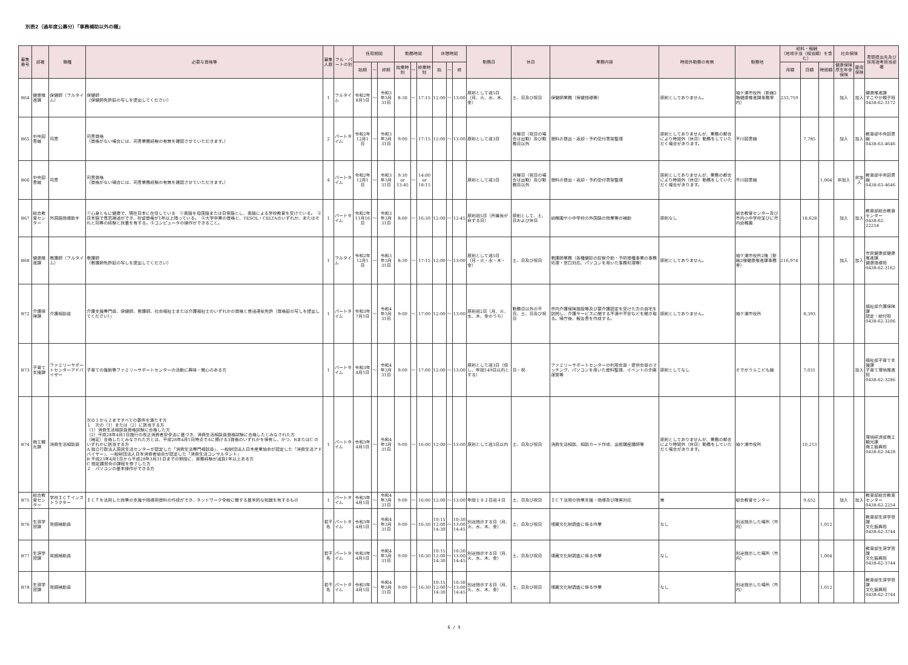別表2（過年度公募分）「事務補助以外の職」
| 募集番号 | 部署 | 職種 | 必要な資格等 | 募集人数 | フル・パートの別 | 任用期間 | | | 勤務時間 | | | 休憩時間 | | | 勤務日 | 休日 | 業務内容 | 時間外勤務の有無 | 勤務地 | 給料・報酬 （地域手当（相当額）を含む） | | | 社会保険 | | 書類提出先及び採用選考担当部署 |
| --- | --- | --- | --- | --- | --- | --- | --- | --- | --- | --- | --- | --- | --- | --- | --- | --- | --- | --- | --- | --- | --- | --- | --- | --- | --- |
| | | | | | | 始期 | ～ | 終期 | 始業時刻 | ～ | 終業時刻 | 始 | ～ | 終 | | | | | | 月額 | 日額 | 時間額 | 健康保険厚生年金保険 | 雇用保険 | |
| B64 | 健康推進課 | 保健師（フルタイム） | 保健師 （保健師免許証の写しを提出してください） | 1 | フルタイム | 令和2年8月1日 | ～ | 令和3年3月31日 | 8:30 | ～ | 17:15 | 12:00 | ～ | 13:00 | 原則として週5日（月、火、水、木、金） | 土、日及び祝日 | 保健師業務（保健指導等） | 原則としてありません。 | 袖ケ浦市役所（新館2階健康推進課事務室内） | 233,759 | | | 加入 | 加入 | 健康推進課 すこやか親子班 0438-62-3172 |
| B65 | 中央図書館 | 司書 | 司書資格 （資格がない場合には、司書業務経験の有無を確認させていただきます。） | 2 | パートタイム | 令和2年12月1日 | ～ | 令和3年3月31日 | 9:00 | ～ | 17:15 | 12:00 | ～ | 13:00 | 原則として週3日 | 月曜日（祝日の場合は出勤）及び勤務日以外 | 資料の貸出・返却・予約受付書架整理 | 原則としてありませんが、業務の都合により時間外（休日）勤務をしていただく場合があります。 | 平川図書館 | | 7,785 | | 加入 | 加入 | 教育部中央図書館 0438-63-4646 |
| B66 | 中央図書館 | 司書 | 司書資格 （資格がない場合には、司書業務経験の有無を確認させていただきます。） | 4 | パートタイム | 令和2年12月1日 | ～ | 令和3年3月31日 | 9:30 or 13:45 | ～ | 14:00 or 18:15 | | | | 原則として週3日 | 月曜日（祝日の場合は出勤）及び勤務日以外 | 資料の貸出・返却・予約受付書架整理 | 原則としてありませんが、業務の都合により時間外（休日）勤務をしていただく場合があります。 | 平川図書館 | | | 1,004 | 非加入 | 非加入 | 教育部中央図書館 0438-63-4646 |
| B67 | 総合教育センター | 外国語指導助手 | ①心身ともに健康で、現在日本に在住している ②英語を母国語または日常語とし、英語による学校教育を受けている。 ③日本語で意思疎通ができ、在留資格が1年以上残っている。 ④大学卒業の資格と、TESOL・CELTAのいずれか、またはそれと同等の経験と技量を有する。⑤コンピュータの操作ができること。 | 1 | パートタイム | 令和2年11月16日 | ～ | 令和3年3月31日 | 8:00 | ～ | 16:30 | 12:00 | ～ | 12:45 | 原則週5日（所属長が命ずる日） | 原則として、土、日および休日 | 幼稚園や小中学校の外国語の授業等の補助 | 原則なし | 総合教育センター及び市内小中学校並びに市内幼稚園 | | 18,628 | | 加入 | 加入 | 教育部総合教育センター 0438-62-22254 |
| B68 | 健康推進課 | 看護師（フルタイム） | 看護師 （看護師免許証の写しを提出してください） | 1 | フルタイム | 令和2年12月1日 | ～ | 令和3年3月31日 | 8:30 | ～ | 17:15 | 12:00 | ～ | 13:00 | 原則として週5日（月・火・水・木・金） | 土、日及び祝日 | 看護師業務（各種健診の診察介助・予防接種事業の事務処理・窓口対応、パソコンを用いた事務処理等） | 原則としてありません。 | 袖ケ浦市役所2階（新館2階健康推進課事務室） | 216,974 | | | 加入 | 加入 | 市民健康部健康推進課 健康指導班 0438-62-3162 |
| B72 | 介護保険課 | 介護相談員 | 介護支援専門員、保健師、看護師、社会福祉士または介護福祉士のいずれかの資格と普通運転免許（資格証の写しを提出してください）」 | 1 | パートタイム | 令和3年7月1日 | ～ | 令和4年3月31日 | 9:00 | ～ | 17:00 | 12:00 | ～ | 13:00 | 原則週2日（月、火、水、木、金のうち） | 勤務日以外の平日、土、日及び祝日 | 市内介護保険施設等及び要介護認定を受けた方の自宅を訪問し、介護サービスに関する不満や不安などを聞き取る。帰庁後、報告書を作成する。 | 原則としてありません。 | 袖ケ浦市役所 | | 8,393 | | | | 福祉部介護保険課 認定・給付班 0438-62-3206 |
| B73 | 子育て支援課 | ファミリーサポートセンターアドバイザー | 子育ての援助等ファミリーサポートセンターの活動に興味・関心のある方 | 1 | パートタイム | 令和3年4月1日 | ～ | 令和4年3月31日 | 9:00 | ～ | 17:00 | 12:00 | ～ | 13:00 | 原則として週3日（但し、年間149日以内とする） | 日・祝 | ファミリーサポートセンターの利用会員・提供会員のマッチング、パソコンを用いた資料整理、イベントの企画運営等 | 原則としてなし | そでがうらこども館 | | 7,031 | | | 加入 | 福祉部子育て支援課 子育て環境推進班 0438-62-3286 |
| B74 | 商工観光課 | 消費生活相談員 | 次の１から２まですべての要件を満たす方 １ 次の（1）または（2）に該当する方 （1）消費生活相談員資格試験に合格した方 （2）平成28年4月1日施行の改正消費者安全法に基づき、消費生活相談員資格試験に合格したとみなされた方 （補足）合格したとみなされた方とは、平成28年4月1日時点でAに掲げる3資格のいずれかを保有し、かつ、BまたはC のいずれかに該当する方 A 独立行政法人国民生活センターが認定した「消費生活専門相談員」、一般財団法人日本産業協会が認定した「消費生活アドバイザー」、一般財団法人日本消費者協会が認定した「消費生活コンサルタント」 B 平成23年4月1日から平成28年3月31日までの期間に、実務経験が通算1年以上ある方 C 指定講習会の課程を修了した方 ２ パソコンの基本操作ができる方 | 1 | パートタイム | 令和3年4月1日 | ～ | 令和4年3月31日 | 9:00 | ～ | 16:00 | 12:00 | ～ | 13:00 | 原則として週3日以内 | 土、日及び祝日 | 消費生活相談、相談カード作成、出前講座講師等 | 原則としてありませんが、業務の都合により時間外（休日）勤務をしていただく場合があります。 | 袖ケ浦市役所 | | 10,213 | | | | 環境経済部商工観光課 商工振興班 0438-62-3428 |
| B75 | 総合教育センター | 学校ＩＣＴインストラクター | ＩＣＴを活用した授業の支援や指導用資料の作成ができ、ネットワーク全般に関する基本的な知識を有するもの | 1 | パートタイム | 令和3年4月1日 | ～ | 令和4年3月31日 | 9:00 | ～ | 16:00 | 12:00 | ～ | 13:00 | 年間１９２日週４日 | 土、日及び祝日 | ＩＣＴ活用の授業支援・指導及び障害対応 | 無 | 総合教育センター | | 9,652 | | 加入 | 加入 | 教育部総合教育センター 0438-62-2254 |
| B76 | 生涯学習課 | 発掘補助員 | | 若干名 | パートタイム | 令和3年4月1日 | ～ | 令和4年3月31日 | 9:00 | ～ | 16:30 | 10:15 12:00 14:30 | ～ | 10:30 13:00 14:45 | 別途指示する日（月、火、水、木、金） | 土、日及び祝日 | 埋蔵文化財調査に係る作業 | なし | 別途指示した場所（市内） | | | 1,012 | | | 教育部生涯学習課 文化振興班 0438-62-3744 |
| B77 | 生涯学習課 | 発掘補助員 | | 若干名 | パートタイム | 令和3年4月1日 | ～ | 令和4年3月31日 | 9:00 | ～ | 16:30 | 10:15 12:00 14:30 | ～ | 10:30 13:00 14:45 | 別途指示する日（月、火、水、木、金） | 土、日及び祝日 | 埋蔵文化財調査に係る作業 | なし | 別途指示した場所（市内） | | | 1,004 | | | 教育部生涯学習課 文化振興班 0438-62-3744 |
| B78 | 生涯学習課 | 発掘補助員 | | 若干名 | パートタイム | 令和3年4月1日 | ～ | 令和4年3月31日 | 9:00 | ～ | 16:30 | 10:15 12:00 14:30 | ～ | 10:30 13:00 14:45 | 別途指示する日（月、火、水、木、金） | 土、日及び祝日 | 埋蔵文化財調査に係る作業 | なし | 別途指示した場所（市内） | | | 1,012 | | | 教育部生涯学習課 文化振興班 0438-62-3744 |
6 / 9